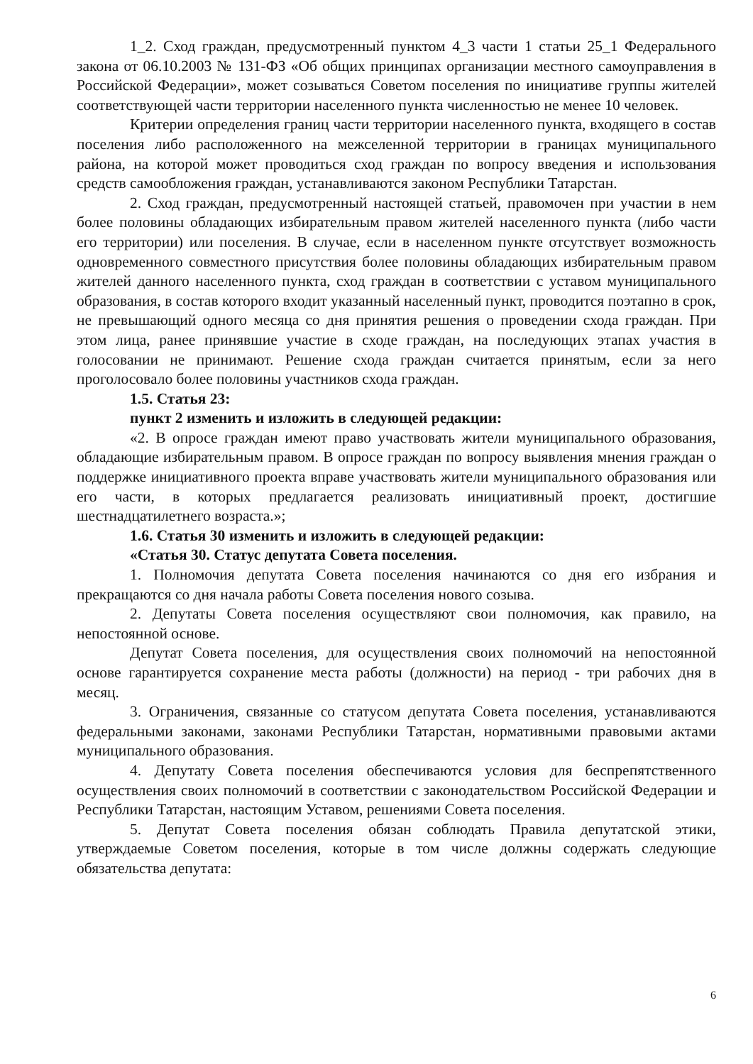1_2. Сход граждан, предусмотренный пунктом 4_3 части 1 статьи 25_1 Федерального закона от 06.10.2003 № 131-ФЗ «Об общих принципах организации местного самоуправления в Российской Федерации», может созываться Советом поселения по инициативе группы жителей соответствующей части территории населенного пункта численностью не менее 10 человек.
Критерии определения границ части территории населенного пункта, входящего в состав поселения либо расположенного на межселенной территории в границах муниципального района, на которой может проводиться сход граждан по вопросу введения и использования средств самообложения граждан, устанавливаются законом Республики Татарстан.
2. Сход граждан, предусмотренный настоящей статьей, правомочен при участии в нем более половины обладающих избирательным правом жителей населенного пункта (либо части его территории) или поселения. В случае, если в населенном пункте отсутствует возможность одновременного совместного присутствия более половины обладающих избирательным правом жителей данного населенного пункта, сход граждан в соответствии с уставом муниципального образования, в состав которого входит указанный населенный пункт, проводится поэтапно в срок, не превышающий одного месяца со дня принятия решения о проведении схода граждан. При этом лица, ранее принявшие участие в сходе граждан, на последующих этапах участия в голосовании не принимают. Решение схода граждан считается принятым, если за него проголосовало более половины участников схода граждан.
1.5. Статья 23:
пункт 2 изменить и изложить в следующей редакции:
«2. В опросе граждан имеют право участвовать жители муниципального образования, обладающие избирательным правом. В опросе граждан по вопросу выявления мнения граждан о поддержке инициативного проекта вправе участвовать жители муниципального образования или его части, в которых предлагается реализовать инициативный проект, достигшие шестнадцатилетнего возраста.»;
1.6. Статья 30 изменить и изложить в следующей редакции:
«Статья 30. Статус депутата Совета поселения.
1. Полномочия депутата Совета поселения начинаются со дня его избрания и прекращаются со дня начала работы Совета поселения нового созыва.
2. Депутаты Совета поселения осуществляют свои полномочия, как правило, на непостоянной основе.
Депутат Совета поселения, для осуществления своих полномочий на непостоянной основе гарантируется сохранение места работы (должности) на период - три рабочих дня в месяц.
3. Ограничения, связанные со статусом депутата Совета поселения, устанавливаются федеральными законами, законами Республики Татарстан, нормативными правовыми актами муниципального образования.
4. Депутату Совета поселения обеспечиваются условия для беспрепятственного осуществления своих полномочий в соответствии с законодательством Российской Федерации и Республики Татарстан, настоящим Уставом, решениями Совета поселения.
5. Депутат Совета поселения обязан соблюдать Правила депутатской этики, утверждаемые Советом поселения, которые в том числе должны содержать следующие обязательства депутата:
6